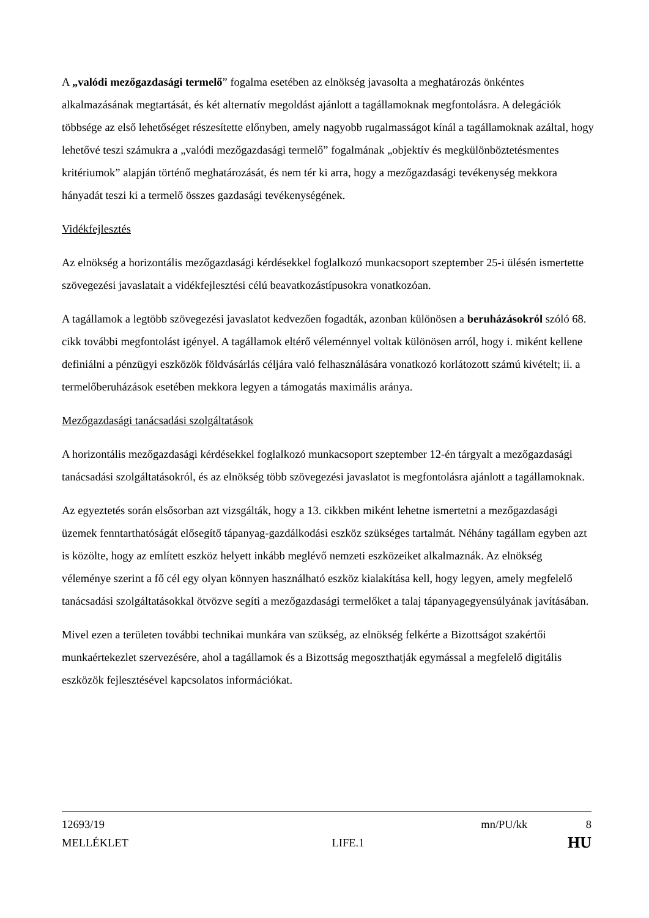A „valódi mezőgazdasági termelő” fogalma esetében az elnökség javasolta a meghatározás önkéntes alkalmazásának megtartását, és két alternatív megoldást ajánlott a tagállamoknak megfontolásra. A delegációk többsége az első lehetőséget részesítette előnyben, amely nagyobb rugalmasságot kínál a tagállamoknak azáltal, hogy lehetővé teszi számukra a „valódi mezőgazdasági termelő” fogalmának „objektív és megkülönböztetésmentes kritériumok” alapján történő meghatározását, és nem tér ki arra, hogy a mezőgazdasági tevékenység mekkora hányadát teszi ki a termelő összes gazdasági tevékenységének.
Vidékfejlesztés
Az elnökség a horizontális mezőgazdasági kérdésekkel foglalkozó munkacsoport szeptember 25-i ülésén ismertette szövegezési javaslatait a vidékfejlesztési célú beavatkozástípusokra vonatkozóan.
A tagállamok a legtöbb szövegezési javaslatot kedvezően fogadták, azonban különösen a beruházásokról szóló 68. cikk további megfontolást igényel. A tagállamok eltérő véleménnyel voltak különösen arról, hogy i. miként kellene definiálni a pénzügyi eszközök földvásárlás céljára való felhasználására vonatkozó korlátozott számú kivételt; ii. a termelőberuházások esetében mekkora legyen a támogatás maximális aránya.
Mezőgazdasági tanácsadási szolgáltatások
A horizontális mezőgazdasági kérdésekkel foglalkozó munkacsoport szeptember 12-én tárgyalt a mezőgazdasági tanácsadási szolgáltatásokról, és az elnökség több szövegezési javaslatot is megfontolásra ajánlott a tagállamoknak.
Az egyeztetés során elsősorban azt vizsgálták, hogy a 13. cikkben miként lehetne ismertetni a mezőgazdasági üzemek fenntarthatóságát elősegítő tápanyag-gazdálkodási eszköz szükséges tartalmát. Néhány tagállam egyben azt is közölte, hogy az említett eszköz helyett inkább meglévő nemzeti eszközeiket alkalmaznák. Az elnökség véleménye szerint a fő cél egy olyan könnyen használható eszköz kialakítása kell, hogy legyen, amely megfelelő tanácsadási szolgáltatásokkal ötvözve segíti a mezőgazdasági termelőket a talaj tápanyagegyensúlyának javításában.
Mivel ezen a területen további technikai munkára van szükség, az elnökség felkérte a Bizottságot szakértői munkaértekezlet szervezésére, ahol a tagállamok és a Bizottság megoszthatják egymással a megfelelő digitális eszközök fejlesztésével kapcsolatos információkat.
12693/19 mn/PU/kk 8
MELLÉKLET LIFE.1 HU